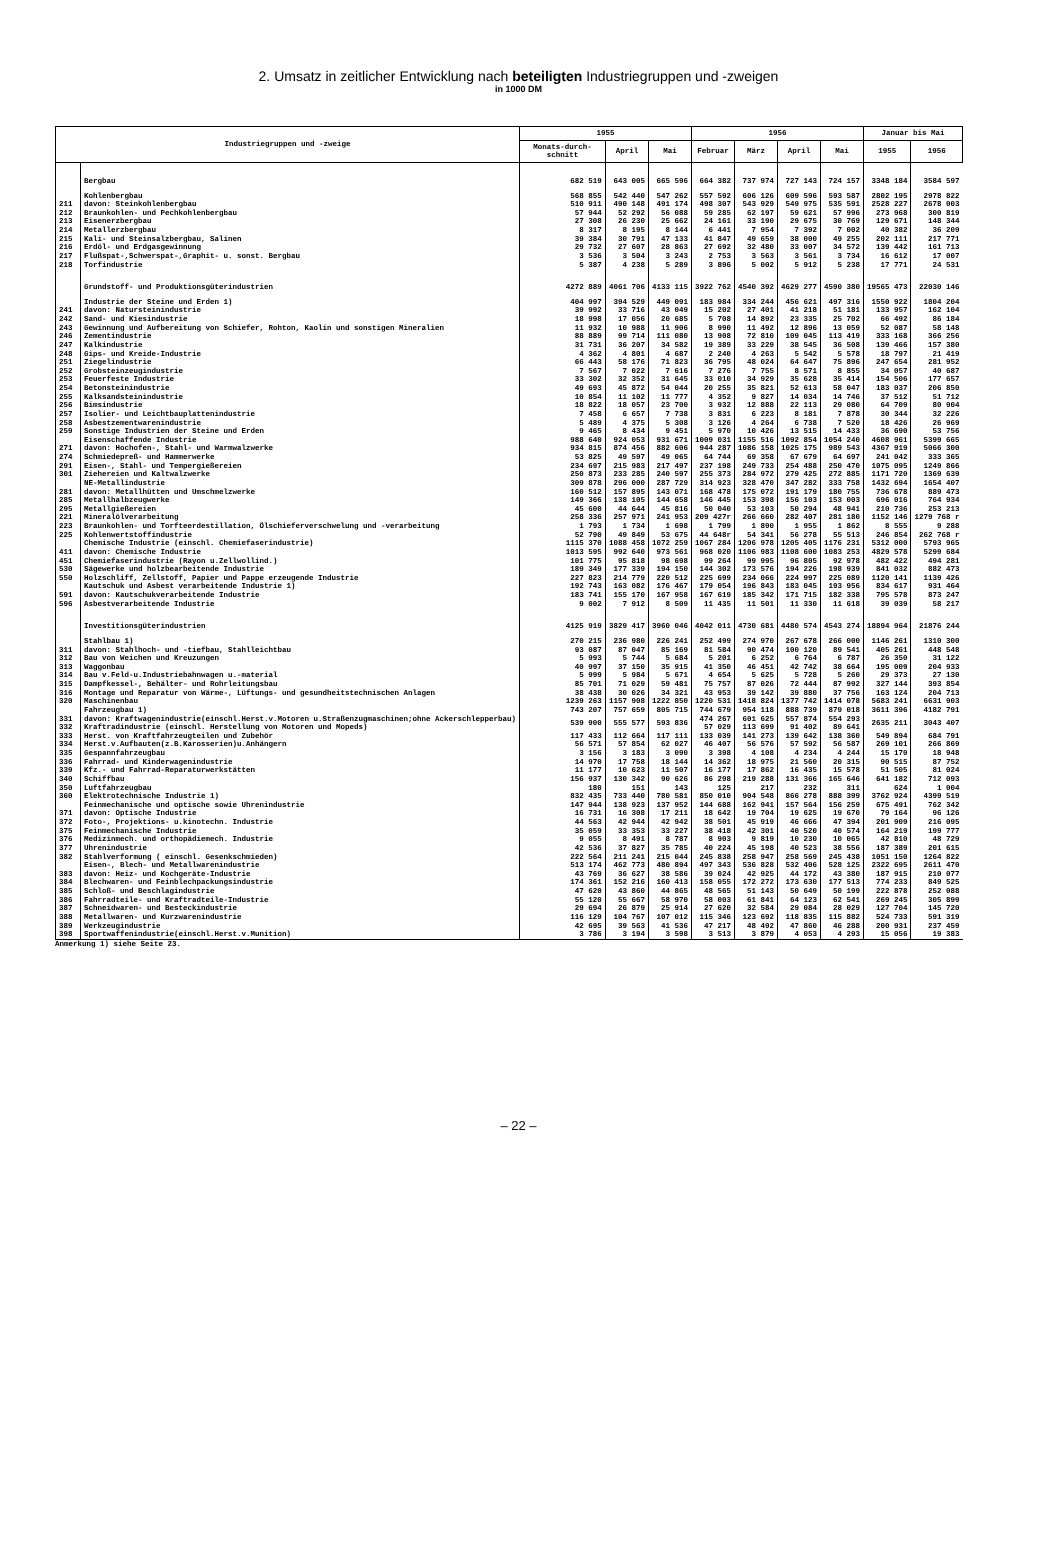2. Umsatz in zeitlicher Entwicklung nach beteiligten Industriegruppen und -zweigen
in 1000 DM
| Industriegruppen und -zweige | | 1955 | | | 1956 | | | | Januar bis Mai | |
| --- | --- | --- | --- | --- | --- | --- | --- | --- | --- | --- |
| | | Monats-durch-schnitt | April | Mai | Februar | März | April | Mai | 1955 | 1956 |
| | Bergbau | 682 519 | 643 005 | 665 596 | 664 382 | 737 974 | 727 143 | 724 157 | 3348 184 | 3584 597 |
| | Kohlenbergbau | 568 855 | 542 440 | 547 262 | 557 592 | 606 126 | 609 596 | 593 587 | 2802 195 | 2978 822 |
| 211 | davon: Steinkohlenbergbau | 510 911 | 490 148 | 491 174 | 498 307 | 543 929 | 549 975 | 535 591 | 2528 227 | 2678 003 |
| 212 | Braunkohlen- und Pechkohlenbergbau | 57 944 | 52 292 | 56 088 | 59 285 | 62 197 | 59 621 | 57 996 | 273 968 | 300 819 |
| 213 | Eisenerzbergbau | 27 308 | 26 230 | 25 662 | 24 161 | 33 190 | 29 675 | 30 769 | 129 671 | 148 344 |
| 214 | Metallerzbergbau | 8 317 | 8 195 | 8 144 | 6 441 | 7 954 | 7 392 | 7 002 | 40 382 | 36 209 |
| 215 | Kali- und Steinsalzbergbau, Salinen | 39 384 | 30 791 | 47 133 | 41 847 | 49 659 | 38 000 | 49 255 | 202 111 | 217 771 |
| 216 | Erdöl- und Erdgasgewinnung | 29 732 | 27 607 | 28 863 | 27 692 | 32 480 | 33 007 | 34 572 | 139 442 | 161 713 |
| 217 | Flußspat-,Schwerspat-,Graphit- u. sonst. Bergbau | 3 536 | 3 504 | 3 243 | 2 753 | 3 563 | 3 561 | 3 734 | 16 612 | 17 007 |
| 218 | Torfindustrie | 5 387 | 4 238 | 5 289 | 3 896 | 5 002 | 5 912 | 5 238 | 17 771 | 24 531 |
| | Grundstoff- und Produktionsgüterindustrien | 4272 889 | 4061 706 | 4133 115 | 3922 762 | 4540 392 | 4629 277 | 4590 380 | 19565 473 | 22030 146 |
| | Industrie der Steine und Erden 1) | 404 997 | 394 529 | 449 091 | 183 984 | 334 244 | 456 621 | 497 316 | 1550 922 | 1804 204 |
| 241 | davon: Natursteinindustrie | 39 992 | 33 716 | 43 049 | 15 202 | 27 401 | 41 218 | 51 181 | 133 957 | 162 104 |
| 242 | Sand- und Kiesindustrie | 18 998 | 17 056 | 20 685 | 5 708 | 14 892 | 23 335 | 25 702 | 66 492 | 86 184 |
| 243 | Gewinnung und Aufbereitung von Schiefer, Rohton, Kaolin und sonstigen Mineralien | 11 932 | 10 988 | 11 906 | 8 990 | 11 492 | 12 896 | 13 059 | 52 087 | 58 148 |
| 246 | Zementindustrie | 88 889 | 99 714 | 111 080 | 13 908 | 72 810 | 109 045 | 113 419 | 333 168 | 366 256 |
| 247 | Kalkindustrie | 31 731 | 36 207 | 34 582 | 19 389 | 33 229 | 38 545 | 36 508 | 139 466 | 157 380 |
| 248 | Gips- und Kreide-Industrie | 4 362 | 4 801 | 4 687 | 2 240 | 4 263 | 5 542 | 5 578 | 18 797 | 21 419 |
| 251 | Ziegelindustrie | 66 443 | 58 176 | 71 823 | 36 795 | 48 024 | 64 647 | 75 896 | 247 654 | 281 952 |
| 252 | Grobsteinzeugindustrie | 7 567 | 7 022 | 7 616 | 7 276 | 7 755 | 8 571 | 8 855 | 34 057 | 40 687 |
| 253 | Feuerfeste Industrie | 33 302 | 32 352 | 31 645 | 33 010 | 34 929 | 35 628 | 35 414 | 154 506 | 177 657 |
| 254 | Betonsteinindustrie | 49 693 | 45 872 | 54 044 | 20 255 | 35 821 | 52 613 | 58 047 | 183 037 | 206 850 |
| 255 | Kalksandsteinindustrie | 10 854 | 11 102 | 11 777 | 4 352 | 9 827 | 14 034 | 14 746 | 37 512 | 51 712 |
| 256 | Bimsindustrie | 18 822 | 18 057 | 23 700 | 3 932 | 12 888 | 22 113 | 29 080 | 64 709 | 80 904 |
| 257 | Isolier- und Leichtbauplattenindustrie | 7 458 | 6 657 | 7 738 | 3 831 | 6 223 | 8 181 | 7 878 | 30 344 | 32 226 |
| 258 | Asbestzementwarenindustrie | 5 489 | 4 375 | 5 308 | 3 126 | 4 264 | 6 738 | 7 520 | 18 426 | 26 969 |
| 259 | Sonstige Industrien der Steine und Erden | 9 465 | 8 434 | 9 451 | 5 970 | 10 426 | 13 515 | 14 433 | 36 690 | 53 756 |
| | Eisenschaffende Industrie | 988 640 | 924 053 | 931 671 | 1009 031 | 1155 516 | 1092 854 | 1054 240 | 4608 961 | 5399 665 |
| 271 | davon: Hochofen-, Stahl- und Warmwalzwerke | 934 815 | 874 456 | 882 606 | 944 287 | 1086 158 | 1025 175 | 989 543 | 4367 919 | 5066 300 |
| 274 | Schmiedepreß- und Hammerwerke | 53 825 | 49 597 | 49 065 | 64 744 | 69 358 | 67 679 | 64 697 | 241 042 | 333 365 |
| 291 | Eisen-, Stahl- und Tempergießereien | 234 697 | 215 983 | 217 497 | 237 198 | 249 733 | 254 488 | 250 470 | 1075 095 | 1249 866 |
| 301 | Ziehereien und Kaltwalzwerke | 250 873 | 233 285 | 240 597 | 255 373 | 284 972 | 279 425 | 272 885 | 1171 720 | 1369 639 |
| | NE-Metallindustrie | 309 878 | 296 000 | 287 729 | 314 923 | 328 470 | 347 282 | 333 758 | 1432 694 | 1654 407 |
| 281 | davon: Metallhütten und Umschmelzwerke | 160 512 | 157 895 | 143 071 | 168 478 | 175 072 | 191 179 | 180 755 | 736 678 | 889 473 |
| 285 | Metallhalbzeugwerke | 149 366 | 138 105 | 144 658 | 146 445 | 153 398 | 156 103 | 153 003 | 696 016 | 764 934 |
| 295 | Metallgießereien | 45 600 | 44 644 | 45 816 | 50 040 | 53 103 | 50 294 | 48 941 | 210 736 | 253 213 |
| 221 | Mineralölverarbeitung | 258 336 | 257 971 | 241 953 | 209 427r | 266 660 | 282 407 | 281 180 | 1152 146 | 1279 768 r |
| 223 | Braunkohlen- und Torfteerdestillation, Ölschieferverschwelung und -verarbeitung | 1 793 | 1 734 | 1 698 | 1 799 | 1 890 | 1 955 | 1 862 | 8 555 | 9 288 |
| 225 | Kohlenwertstoffindustrie | 52 790 | 49 849 | 53 675 | 44 648r | 54 341 | 56 278 | 55 513 | 246 854 | 262 768 r |
| | Chemische Industrie (einschl. Chemiefaserindustrie) | 1115 370 | 1088 458 | 1072 259 | 1067 284 | 1206 978 | 1205 405 | 1176 231 | 5312 000 | 5793 965 |
| 411 | davon: Chemische Industrie | 1013 595 | 992 640 | 973 561 | 968 020 | 1106 983 | 1108 600 | 1083 253 | 4829 578 | 5299 684 |
| 451 | Chemiefaserindustrie (Rayon u.Zellwollind.) | 101 775 | 95 818 | 98 698 | 99 264 | 99 995 | 96 805 | 92 978 | 482 422 | 494 281 |
| 530 | Sägewerke und holzbearbeitende Industrie | 189 349 | 177 339 | 194 150 | 144 302 | 173 576 | 194 226 | 198 939 | 841 032 | 882 473 |
| 550 | Holzschliff, Zellstoff, Papier und Pappe erzeugende Industrie | 227 823 | 214 779 | 220 512 | 225 699 | 234 066 | 224 997 | 225 089 | 1120 141 | 1139 426 |
| | Kautschuk und Asbest verarbeitende Industrie 1) | 192 743 | 163 082 | 176 467 | 179 054 | 196 843 | 183 045 | 193 956 | 834 617 | 931 464 |
| 591 | davon: Kautschukverarbeitende Industrie | 183 741 | 155 170 | 167 958 | 167 619 | 185 342 | 171 715 | 182 338 | 795 578 | 873 247 |
| 596 | Asbestverarbeitende Industrie | 9 002 | 7 912 | 8 509 | 11 435 | 11 501 | 11 330 | 11 618 | 39 039 | 58 217 |
| | Investitionsgüterindustrien | 4125 919 | 3829 417 | 3960 046 | 4042 011 | 4730 681 | 4480 574 | 4543 274 | 18894 964 | 21876 244 |
| | Stahlbau 1) | 270 215 | 236 980 | 226 241 | 252 499 | 274 970 | 267 678 | 266 000 | 1146 261 | 1310 300 |
| 311 | davon: Stahlhoch- und -tiefbau, Stahlleichtbau | 93 087 | 87 047 | 85 169 | 81 584 | 90 474 | 100 120 | 89 541 | 405 261 | 448 548 |
| 312 | Bau von Weichen und Kreuzungen | 5 993 | 5 744 | 5 684 | 5 201 | 6 252 | 6 764 | 6 787 | 26 350 | 31 122 |
| 313 | Waggonbau | 40 997 | 37 150 | 35 915 | 41 350 | 46 451 | 42 742 | 38 664 | 195 009 | 204 933 |
| 314 | Bau v.Feld-u.Industriebahnwagen u.-material | 5 999 | 5 984 | 5 671 | 4 654 | 5 625 | 5 728 | 5 260 | 29 373 | 27 130 |
| 315 | Dampfkessel-, Behälter- und Rohrleitungsbau | 85 701 | 71 029 | 59 481 | 75 757 | 87 026 | 72 444 | 87 992 | 327 144 | 393 854 |
| 316 | Montage und Reparatur von Wärme-, Lüftungs- und gesundheitstechnischen Anlagen | 38 438 | 30 026 | 34 321 | 43 953 | 39 142 | 39 880 | 37 756 | 163 124 | 204 713 |
| 320 | Maschinenbau | 1239 263 | 1157 908 | 1222 850 | 1220 531 | 1418 824 | 1377 742 | 1414 078 | 5683 241 | 6631 903 |
| | Fahrzeugbau 1) | 743 207 | 757 659 | 805 715 | 744 679 | 954 118 | 888 739 | 879 018 | 3611 396 | 4182 791 |
| 331 | davon: Kraftwagenindustrie(einschl.Herst.v.Motoren u.Straßenzugmaschinen;ohne Ackerschlepperbau) | 539 900 | 555 577 | 593 836 | 474 267 | 601 625 | 557 874 | 554 293 | 2635 211 | 3043 407 |
| 332 | Kraftradindustrie (einschl. Herstellung von Motoren und Mopeds) | | | | 57 029 | 113 699 | 91 402 | 89 641 | | |
| 333 | Herst. von Kraftfahrzeugteilen und Zubehör | 117 433 | 112 664 | 117 111 | 133 039 | 141 273 | 139 642 | 138 360 | 549 894 | 684 791 |
| 334 | Herst.v.Aufbauten(z.B.Karosserien)u.Anhängern | 56 571 | 57 854 | 62 027 | 46 407 | 56 576 | 57 592 | 56 587 | 269 101 | 266 869 |
| 335 | Gespannfahrzeugbau | 3 156 | 3 183 | 3 090 | 3 398 | 4 108 | 4 234 | 4 244 | 15 170 | 18 948 |
| 336 | Fahrrad- und Kinderwagenindustrie | 14 970 | 17 758 | 18 144 | 14 362 | 18 975 | 21 560 | 20 315 | 90 515 | 87 752 |
| 339 | Kfz.- und Fahrrad-Reparaturwerkstätten | 11 177 | 10 623 | 11 507 | 16 177 | 17 862 | 16 435 | 15 578 | 51 505 | 81 024 |
| 340 | Schiffbau | 156 937 | 130 342 | 90 626 | 86 298 | 219 288 | 131 366 | 165 646 | 641 182 | 712 093 |
| 350 | Luftfahrzeugbau | 180 | 151 | 143 | 125 | 217 | 232 | 311 | 624 | 1 004 |
| 360 | Elektrotechnische Industrie 1) | 832 435 | 733 440 | 780 581 | 850 010 | 904 548 | 866 278 | 888 399 | 3762 924 | 4399 519 |
| | Feinmechanische und optische sowie Uhrenindustrie | 147 944 | 138 923 | 137 952 | 144 688 | 162 941 | 157 564 | 156 259 | 675 491 | 762 342 |
| 371 | davon: Optische Industrie | 16 731 | 16 308 | 17 211 | 18 642 | 19 704 | 19 625 | 19 670 | 79 164 | 96 126 |
| 372 | Foto-, Projektions- u.kinotechn. Industrie | 44 563 | 42 944 | 42 942 | 38 501 | 45 919 | 46 666 | 47 394 | 201 909 | 216 095 |
| 375 | Feinmechanische Industrie | 35 059 | 33 353 | 33 227 | 38 418 | 42 301 | 40 520 | 40 574 | 164 219 | 199 777 |
| 376 | Medizinmech. und orthopädiemech. Industrie | 9 055 | 8 491 | 8 787 | 8 903 | 9 819 | 10 230 | 10 065 | 42 810 | 48 729 |
| 377 | Uhrenindustrie | 42 536 | 37 827 | 35 785 | 40 224 | 45 198 | 40 523 | 38 556 | 187 389 | 201 615 |
| 382 | Stahlverformung ( einschl. Gesenkschmieden) | 222 564 | 211 241 | 215 044 | 245 838 | 258 947 | 258 569 | 245 438 | 1051 150 | 1264 822 |
| | Eisen-, Blech- und Metallwarenindustrie | 513 174 | 462 773 | 480 894 | 497 343 | 536 828 | 532 406 | 528 125 | 2322 695 | 2611 470 |
| 383 | davon: Heiz- und Kochgeräte-Industrie | 43 769 | 36 627 | 38 586 | 39 024 | 42 925 | 44 172 | 43 380 | 187 915 | 210 077 |
| 384 | Blechwaren- und Feinblechpackungsindustrie | 174 361 | 152 216 | 160 413 | 158 055 | 172 272 | 173 630 | 177 513 | 774 233 | 849 525 |
| 385 | Schloß- und Beschlagindustrie | 47 620 | 43 860 | 44 865 | 48 565 | 51 143 | 50 649 | 50 199 | 222 878 | 252 088 |
| 386 | Fahrradteile- und Kraftradteile-Industrie | 55 120 | 55 667 | 58 970 | 58 003 | 61 841 | 64 123 | 62 541 | 269 245 | 305 899 |
| 387 | Schneidwaren- und Besteckindustrie | 29 694 | 26 879 | 25 914 | 27 620 | 32 584 | 29 084 | 28 029 | 127 704 | 145 720 |
| 388 | Metallwaren- und Kurzwarenindustrie | 116 129 | 104 767 | 107 012 | 115 346 | 123 692 | 118 835 | 115 882 | 524 733 | 591 319 |
| 389 | Werkzeugindustrie | 42 695 | 39 563 | 41 536 | 47 217 | 48 492 | 47 860 | 46 288 | 200 931 | 237 459 |
| 398 | Sportwaffenindustrie(einschl.Herst.v.Munition) | 3 786 | 3 194 | 3 598 | 3 513 | 3 879 | 4 053 | 4 293 | 15 056 | 19 383 |
Anmerkung 1) siehe Seite 23.
– 22 –